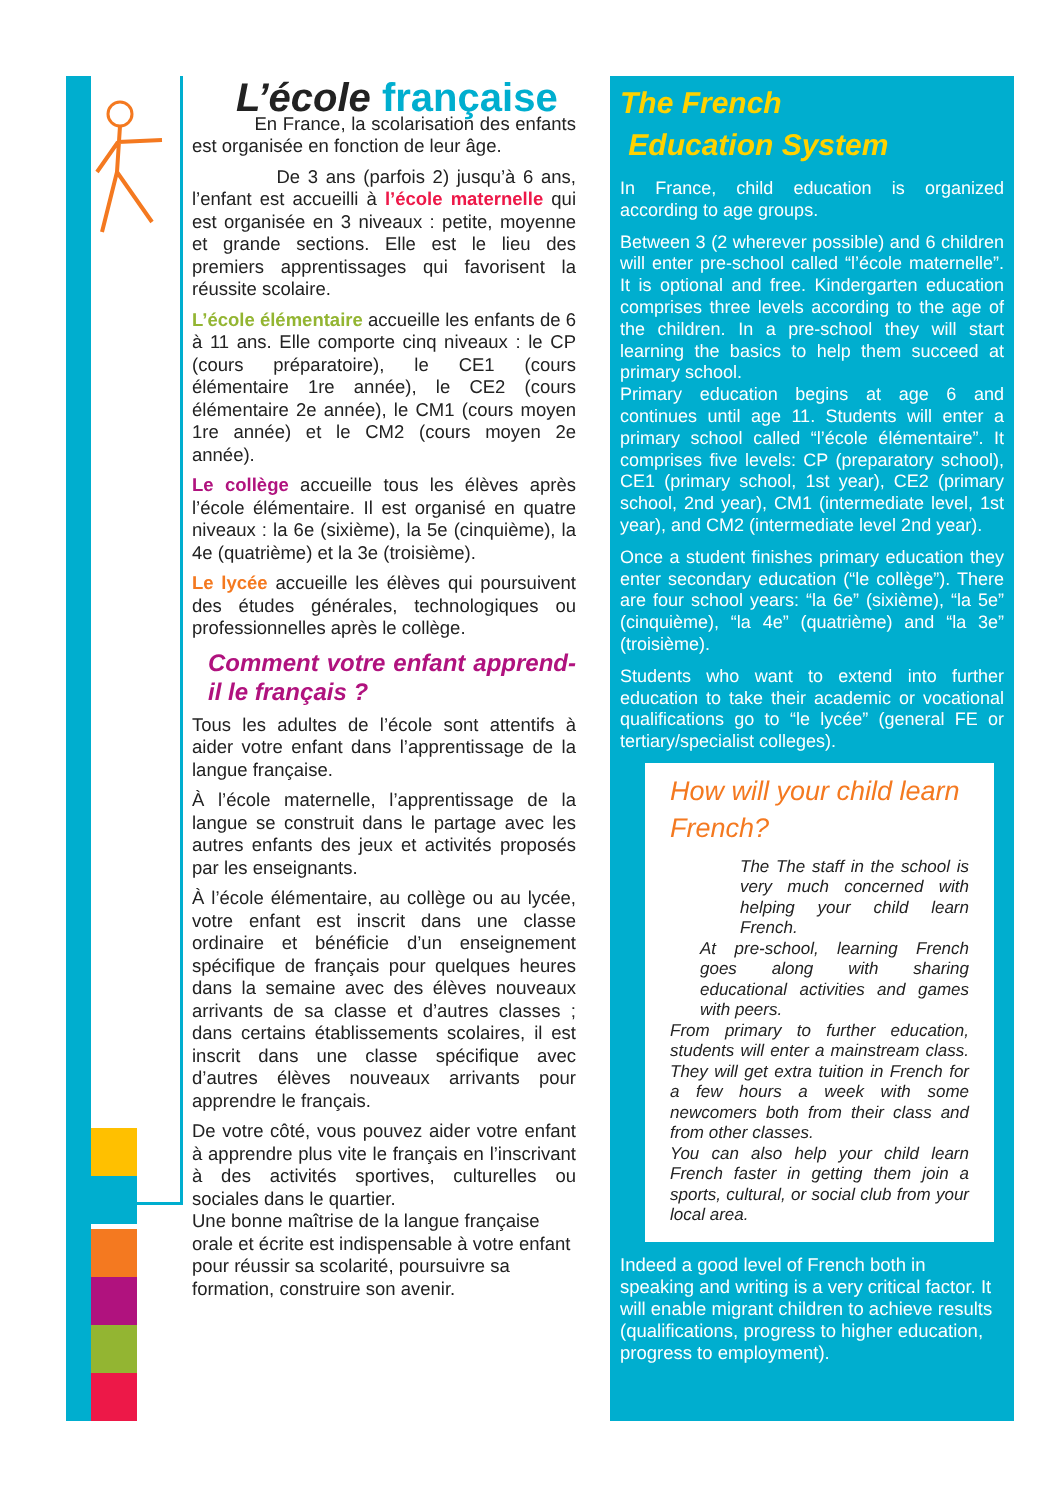L’école française
En France, la scolarisation des enfants est organisée en fonction de leur âge.
De 3 ans (parfois 2) jusqu’à 6 ans, l’enfant est accueilli à l’école maternelle qui est organisée en 3 niveaux : petite, moyenne et grande sections. Elle est le lieu des premiers apprentissages qui favorisent la réussite scolaire.
L’école élémentaire accueille les enfants de 6 à 11 ans. Elle comporte cinq niveaux : le CP (cours préparatoire), le CE1 (cours élémentaire 1re année), le CE2 (cours élémentaire 2e année), le CM1 (cours moyen 1re année) et le CM2 (cours moyen 2e année).
Le collège accueille tous les élèves après l’école élémentaire. Il est organisé en quatre niveaux : la 6e (sixième), la 5e (cinquième), la 4e (quatrième) et la 3e (troisième).
Le lycée accueille les élèves qui poursuivent des études générales, technologiques ou professionnelles après le collège.
Comment votre enfant apprend-il le français ?
Tous les adultes de l’école sont attentifs à aider votre enfant dans l’apprentissage de la langue française.
À l’école maternelle, l’apprentissage de la langue se construit dans le partage avec les autres enfants des jeux et activités proposés par les enseignants.
À l’école élémentaire, au collège ou au lycée, votre enfant est inscrit dans une classe ordinaire et bénéficie d’un enseignement spécifique de français pour quelques heures dans la semaine avec des élèves nouveaux arrivants de sa classe et d’autres classes ; dans certains établissements scolaires, il est inscrit dans une classe spécifique avec d’autres élèves nouveaux arrivants pour apprendre le français.
De votre côté, vous pouvez aider votre enfant à apprendre plus vite le français en l’inscrivant à des activités sportives, culturelles ou sociales dans le quartier.
Une bonne maîtrise de la langue française orale et écrite est indispensable à votre enfant pour réussir sa scolarité, poursuivre sa formation, construire son avenir.
The French
Education System
In France, child education is organized according to age groups.
Between 3 (2 wherever possible) and 6 children will enter pre-school called “l’école maternelle”. It is optional and free. Kindergarten education comprises three levels according to the age of the children. In a pre-school they will start learning the basics to help them succeed at primary school.
Primary education begins at age 6 and continues until age 11. Students will enter a primary school called “l’école élémentaire”. It comprises five levels: CP (preparatory school), CE1 (primary school, 1st year), CE2 (primary school, 2nd year), CM1 (intermediate level, 1st year), and CM2 (intermediate level 2nd year).
Once a student finishes primary education they enter secondary education (“le collège”). There are four school years: “la 6e” (sixième), “la 5e” (cinquième), “la 4e” (quatrième) and “la 3e” (troisième).
Students who want to extend into further education to take their academic or vocational qualifications go to “le lycée” (general FE or tertiary/specialist colleges).
How will your child learn French?
The The staff in the school is very much concerned with helping your child learn French.
At pre-school, learning French goes along with sharing educational activities and games with peers.
From primary to further education, students will enter a mainstream class. They will get extra tuition in French for a few hours a week with some newcomers both from their class and from other classes.
You can also help your child learn French faster in getting them join a sports, cultural, or social club from your local area.
Indeed a good level of French both in speaking and writing is a very critical factor. It will enable migrant children to achieve results (qualifications, progress to higher education, progress to employment).